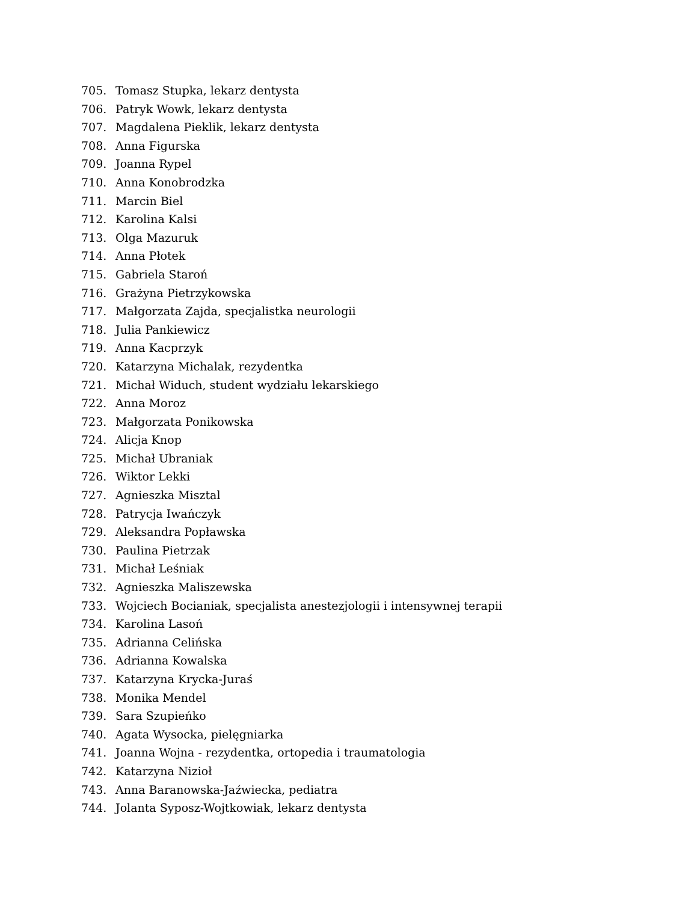705. Tomasz Stupka, lekarz dentysta
706. Patryk Wowk, lekarz dentysta
707. Magdalena Pieklik, lekarz dentysta
708. Anna Figurska
709. Joanna Rypel
710. Anna Konobrodzka
711. Marcin Biel
712. Karolina Kalsi
713. Olga Mazuruk
714. Anna Płotek
715. Gabriela Staroń
716. Grażyna Pietrzykowska
717. Małgorzata Zajda, specjalistka neurologii
718. Julia Pankiewicz
719. Anna Kacprzyk
720. Katarzyna Michalak, rezydentka
721. Michał Widuch, student wydziału lekarskiego
722. Anna Moroz
723. Małgorzata Ponikowska
724. Alicja Knop
725. Michał Ubraniak
726. Wiktor Lekki
727. Agnieszka Misztal
728. Patrycja Iwańczyk
729. Aleksandra Popławska
730. Paulina Pietrzak
731. Michał Leśniak
732. Agnieszka Maliszewska
733. Wojciech Bocianiak, specjalista anestezjologii i intensywnej terapii
734. Karolina Lasoń
735. Adrianna Celińska
736. Adrianna Kowalska
737. Katarzyna Krycka-Juraś
738. Monika Mendel
739. Sara Szupieńko
740. Agata Wysocka, pielęgniarka
741. Joanna Wojna - rezydentka, ortopedia i traumatologia
742. Katarzyna Nizioł
743. Anna Baranowska-Jaźwiecka, pediatra
744. Jolanta Syposz-Wojtkowiak, lekarz dentysta